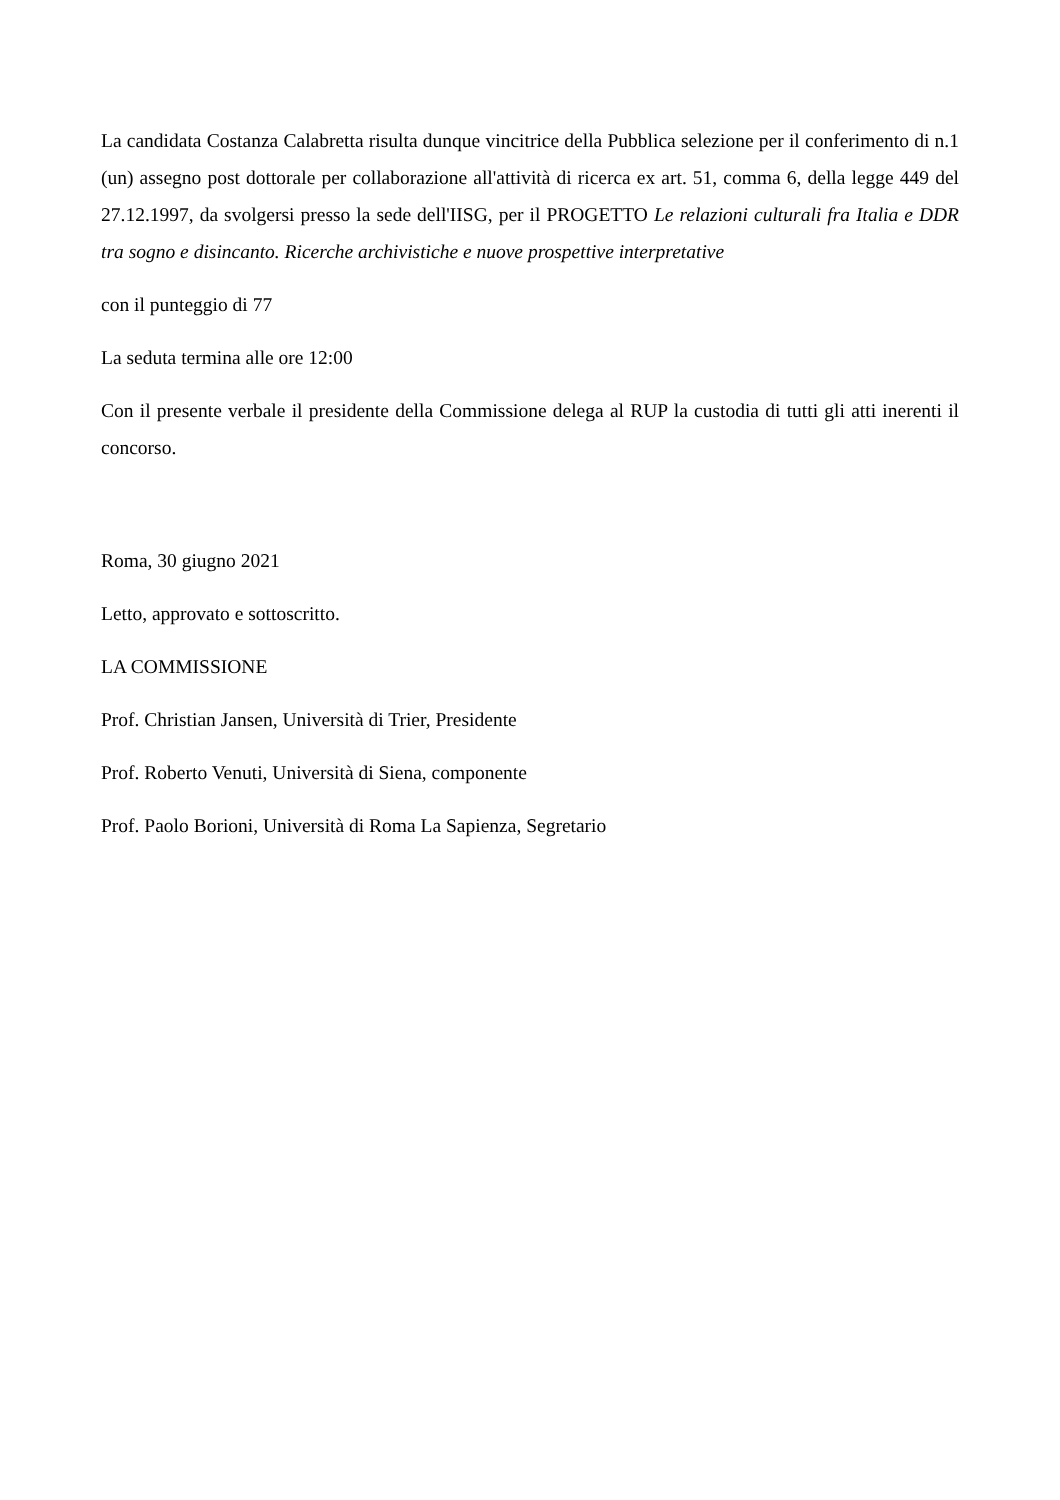La candidata Costanza Calabretta risulta dunque vincitrice della Pubblica selezione per il conferimento di n.1 (un) assegno post dottorale per collaborazione all'attività di ricerca ex art. 51, comma 6, della legge 449 del 27.12.1997, da svolgersi presso la sede dell'IISG, per il PROGETTO Le relazioni culturali fra Italia e DDR tra sogno e disincanto. Ricerche archivistiche e nuove prospettive interpretative
con il punteggio di 77
La seduta termina alle ore 12:00
Con il presente verbale il presidente della Commissione delega al RUP la custodia di tutti gli atti inerenti il concorso.
Roma, 30 giugno 2021
Letto, approvato e sottoscritto.
LA COMMISSIONE
Prof. Christian Jansen, Università di Trier, Presidente
Prof. Roberto Venuti, Università di Siena, componente
Prof. Paolo Borioni, Università di Roma La Sapienza, Segretario